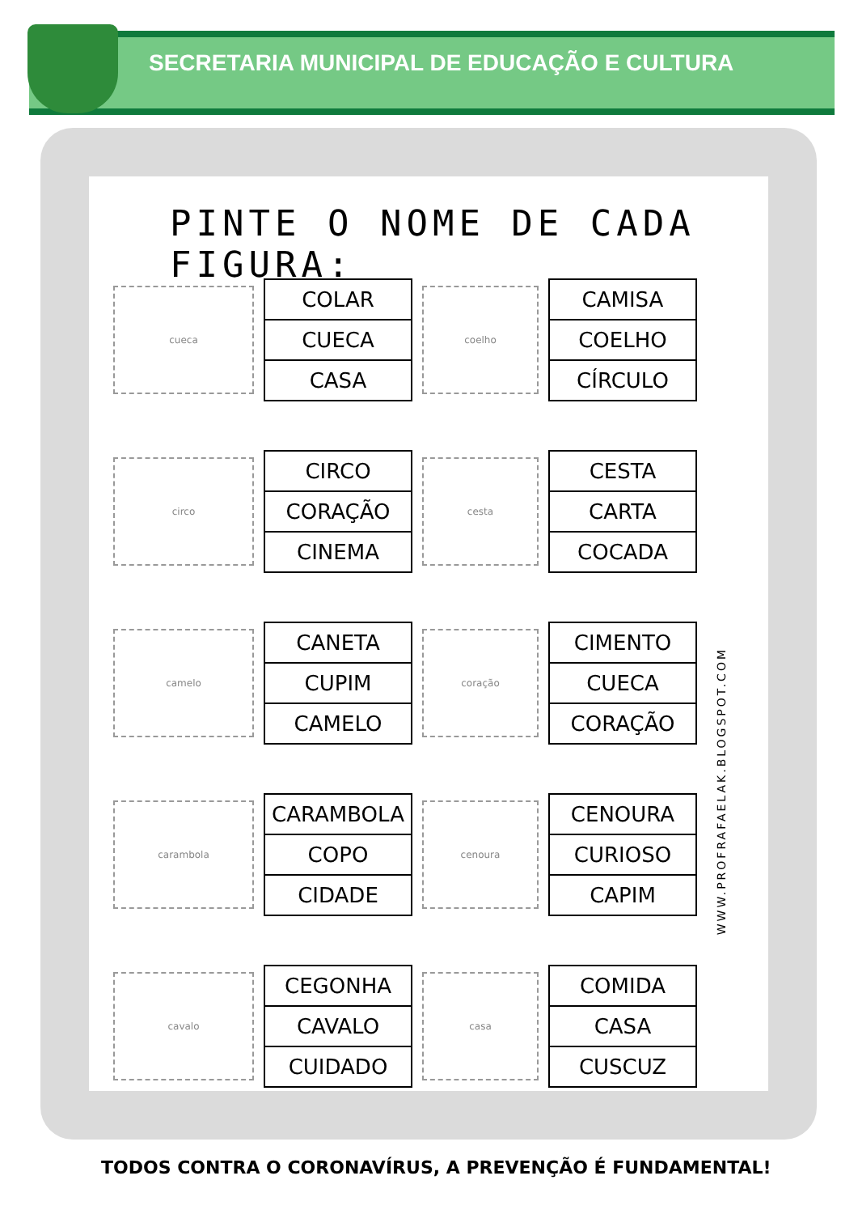SECRETARIA MUNICIPAL DE EDUCAÇÃO E CULTURA
PINTE O NOME DE CADA FIGURA:
cueca
| COLAR |
| CUECA |
| CASA |
coelho
| CAMISA |
| COELHO |
| CÍRCULO |
circo
| CIRCO |
| CORAÇÃO |
| CINEMA |
cesta
| CESTA |
| CARTA |
| COCADA |
camelo
| CANETA |
| CUPIM |
| CAMELO |
coração
| CIMENTO |
| CUECA |
| CORAÇÃO |
carambola
| CARAMBOLA |
| COPO |
| CIDADE |
cenoura
| CENOURA |
| CURIOSO |
| CAPIM |
cavalo
| CEGONHA |
| CAVALO |
| CUIDADO |
casa
| COMIDA |
| CASA |
| CUSCUZ |
WWW.PROFRAFAELAK.BLOGSPOT.COM
TODOS CONTRA O CORONAVÍRUS, A PREVENÇÃO É FUNDAMENTAL!